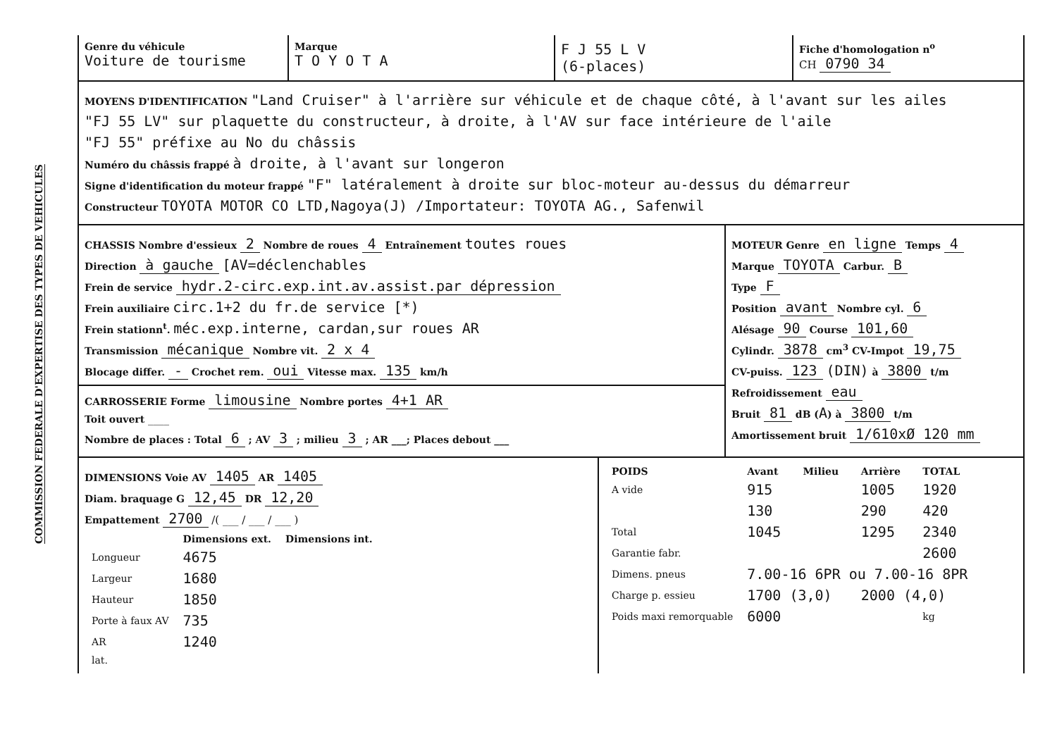COMMISSION FEDERALE D'EXPERTISE DES TYPES DE VEHICULES
Genre du véhicule
Voiture de tourisme
Marque
T O Y O T A
F J 55 L V
(6-places)
Fiche d'homologation n<sup>o</sup>
CH 0790 34
MOYENS D'IDENTIFICATION "Land Cruiser" à l'arrière sur véhicule et de chaque côté, à l'avant sur les ailes
"FJ 55 LV" sur plaquette du constructeur, à droite, à l'AV sur face intérieure de l'aile
"FJ 55" préfixe au No du châssis
Numéro du châssis frappé à droite, à l'avant sur longeron
Signe d'identification du moteur frappé "F" latéralement à droite sur bloc-moteur au-dessus du démarreur
Constructeur TOYOTA MOTOR CO LTD,Nagoya(J) /Importateur: TOYOTA AG., Safenwil
CHASSIS Nombre d'essieux 2 Nombre de roues 4 Entraînement toutes roues
Direction à gauche [AV=déclenchables
Frein de service hydr.2-circ.exp.int.av.assist.par dépression
Frein auxiliaire circ.1+2 du fr.de service [*)
Frein stationn<sup>t</sup>. méc.exp.interne, cardan,sur roues AR
Transmission mécanique Nombre vit. 2 x 4
Blocage differ. - Crochet rem. oui Vitesse max. 135 km/h
CARROSSERIE Forme limousine Nombre portes 4+1 AR
Toit ouvert ____
Nombre de places : Total 6 ; AV 3 ; milieu 3 ; AR ___; Places debout ___
MOTEUR Genre en ligne Temps 4
Marque TOYOTA Carbur. B
Type F
Position avant Nombre cyl. 6
Alésage 90 Course 101,60
Cylindr. 3878 cm<sup>3</sup> CV-Impot 19,75
CV-puiss. 123 (DIN) à 3800 t/m
Refroidissement eau
Bruit 81 dB (A) à 3800 t/m
Amortissement bruit 1/610xØ 120 mm
DIMENSIONS Voie AV 1405 AR 1405
Diam. braquage G 12,45 DR 12,20
Empattement 2700 /( ___ / ___ / ___ )
| | Dimensions ext. | Dimensions int. |
| --- | --- | --- |
| Longueur | 4675 | |
| Largeur | 1680 | |
| Hauteur | 1850 | |
| Porte à faux AV | 735 | |
| AR | 1240 | |
| lat. | | |
| POIDS | Avant | Milieu | Arrière | TOTAL |
| --- | --- | --- | --- | --- |
| A vide | 915 | | 1005 | 1920 |
| | 130 | | 290 | 420 |
| Total | 1045 | | 1295 | 2340 |
| Garantie fabr. | | | | 2600 |
| Dimens. pneus | 7.00-16 6PR ou 7.00-16 8PR | | | |
| Charge p. essieu | 1700 (3,0) | | 2000 (4,0) | |
| Poids maxi remorquable | 6000 | | | kg |